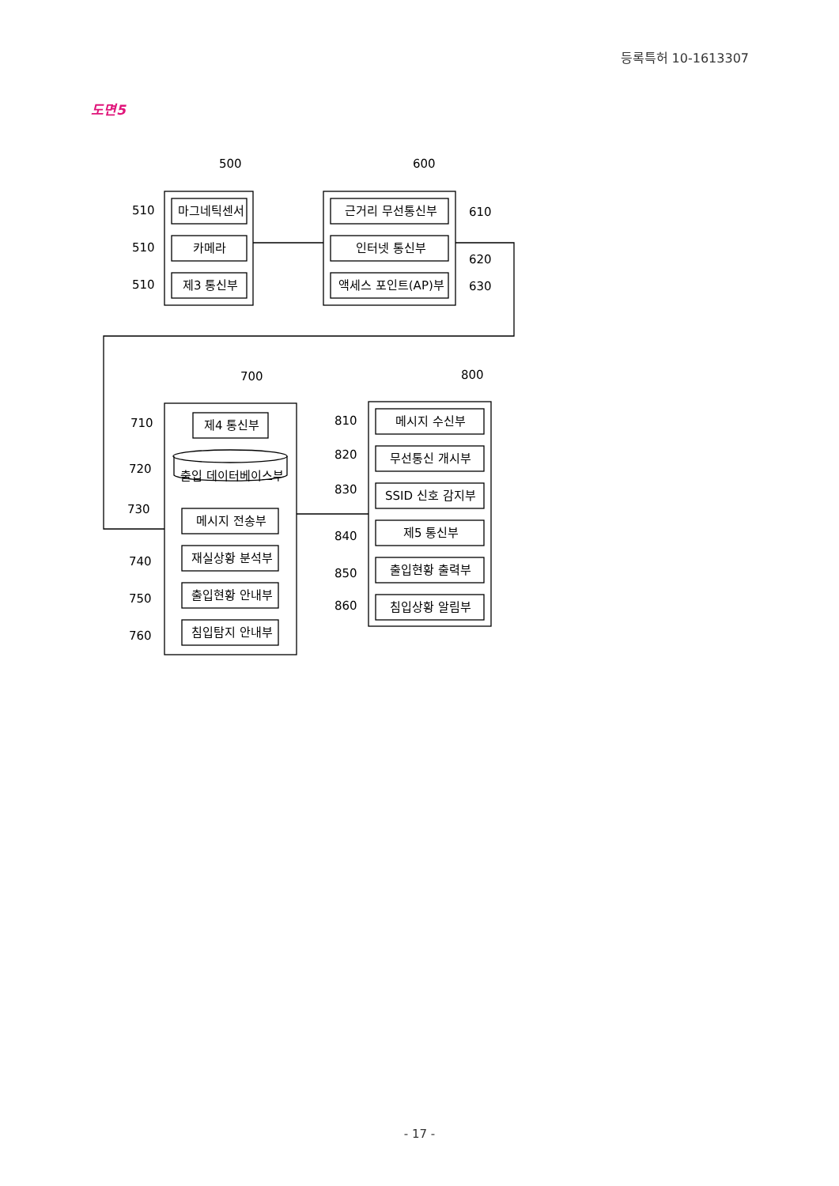등록특허 10-1613307
도면5
500
600
700
800
510
510
510
610
620
630
710
720
730
740
750
760
810
820
830
840
850
860
마그네틱센서
카메라
제3 통신부
근거리 무선통신부
인터넷 통신부
액세스 포인트(AP)부
제4 통신부
출입 데이터베이스부
메시지 전송부
재실상황 분석부
출입현황 안내부
침입탐지 안내부
메시지 수신부
무선통신 개시부
SSID 신호 감지부
제5 통신부
출입현황 출력부
침입상황 알림부
- 17 -